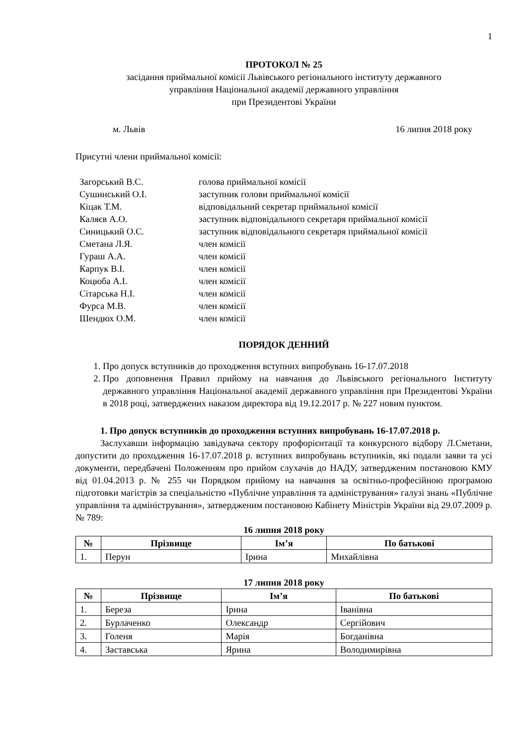1
ПРОТОКОЛ № 25
засідання приймальної комісії Львівського регіонального інституту державного
управління Національної академії державного управління
при Президентові України
м. Львів 16 липня 2018 року
Присутні члени приймальної комісії:
Загорський В.С. голова приймальної комісії
Сушинський О.І. заступник голови приймальної комісії
Кіцак Т.М. відповідальний секретар приймальної комісії
Каляєв А.О. заступник відповідального секретаря приймальної комісії
Синицький О.С. заступник відповідального секретаря приймальної комісії
Сметана Л.Я. член комісії
Гураш А.А. член комісії
Карпук В.І. член комісії
Коцюба А.І. член комісії
Сітарська Н.І. член комісії
Фурса М.В. член комісії
Шендюх О.М. член комісії
ПОРЯДОК ДЕННИЙ
1. Про допуск вступників до проходження вступних випробувань 16-17.07.2018
2. Про доповнення Правил прийому на навчання до Львівського регіонального Інституту державного управління Національної академії державного управління при Президентові України в 2018 році, затверджених наказом директора від 19.12.2017 р. № 227 новим пунктом.
1. Про допуск вступників до проходження вступних випробувань 16-17.07.2018 р.
Заслухавши інформацію завідувача сектору профорієнтації та конкурсного відбору Л.Сметани, допустити до проходження 16-17.07.2018 р. вступних випробувань вступників, які подали заяви та усі документи, передбачені Положенням про прийом слухачів до НАДУ, затвердженим постановою КМУ від 01.04.2013 р. № 255 чи Порядком прийому на навчання за освітньо-професійною програмою підготовки магістрів за спеціальністю «Публічне управління та адміністрування» галузі знань «Публічне управління та адміністрування», затвердженим постановою Кабінету Міністрів України від 29.07.2009 р. № 789:
16 липня 2018 року
| № | Прізвище | Ім’я | По батькові |
| --- | --- | --- | --- |
| 1. | Перун | Ірина | Михайлівна |
17 липня 2018 року
| № | Прізвище | Ім’я | По батькові |
| --- | --- | --- | --- |
| 1. | Береза | Ірина | Іванівна |
| 2. | Бурлаченко | Олександр | Сергійович |
| 3. | Голеня | Марія | Богданівна |
| 4. | Заставська | Ярина | Володимирівна |